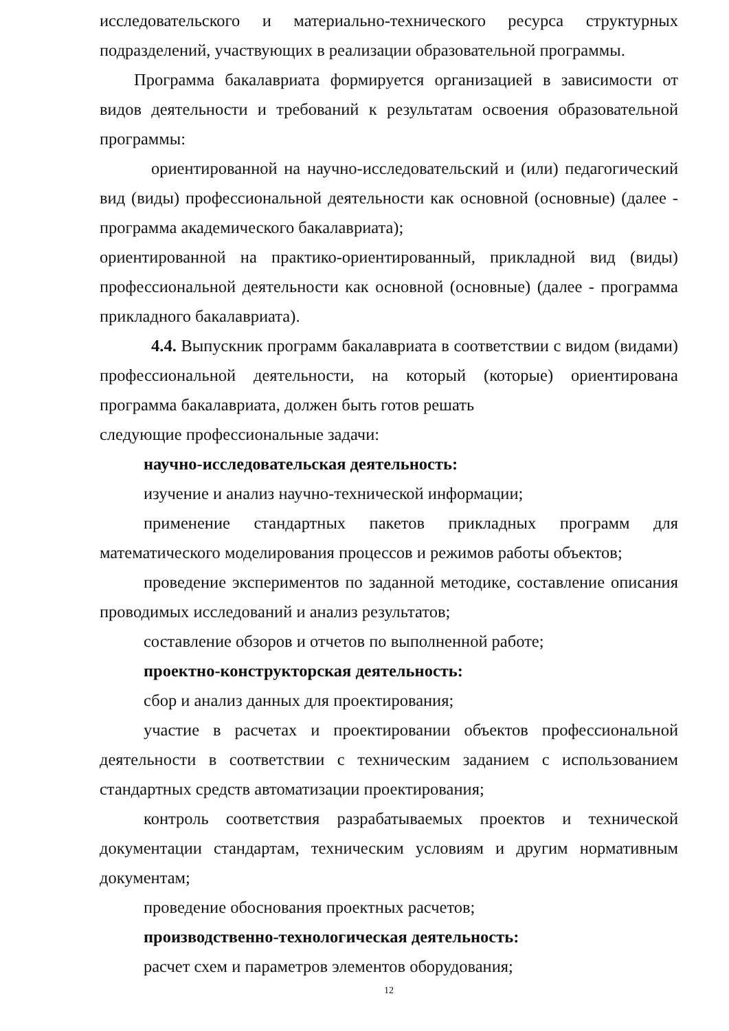исследовательского и материально-технического ресурса структурных подразделений, участвующих в реализации образовательной программы.
Программа бакалавриата формируется организацией в зависимости от видов деятельности и требований к результатам освоения образовательной программы:
ориентированной на научно-исследовательский и (или) педагогический вид (виды) профессиональной деятельности как основной (основные) (далее - программа академического бакалавриата);
ориентированной на практико-ориентированный, прикладной вид (виды) профессиональной деятельности как основной (основные) (далее - программа прикладного бакалавриата).
4.4. Выпускник программ бакалавриата в соответствии с видом (видами) профессиональной деятельности, на который (которые) ориентирована программа бакалавриата, должен быть готов решать
следующие профессиональные задачи:
научно-исследовательская деятельность:
изучение и анализ научно-технической информации;
применение стандартных пакетов прикладных программ для математического моделирования процессов и режимов работы объектов;
проведение экспериментов по заданной методике, составление описания проводимых исследований и анализ результатов;
составление обзоров и отчетов по выполненной работе;
проектно-конструкторская деятельность:
сбор и анализ данных для проектирования;
участие в расчетах и проектировании объектов профессиональной деятельности в соответствии с техническим заданием с использованием стандартных средств автоматизации проектирования;
контроль соответствия разрабатываемых проектов и технической документации стандартам, техническим условиям и другим нормативным документам;
проведение обоснования проектных расчетов;
производственно-технологическая деятельность:
расчет схем и параметров элементов оборудования;
12